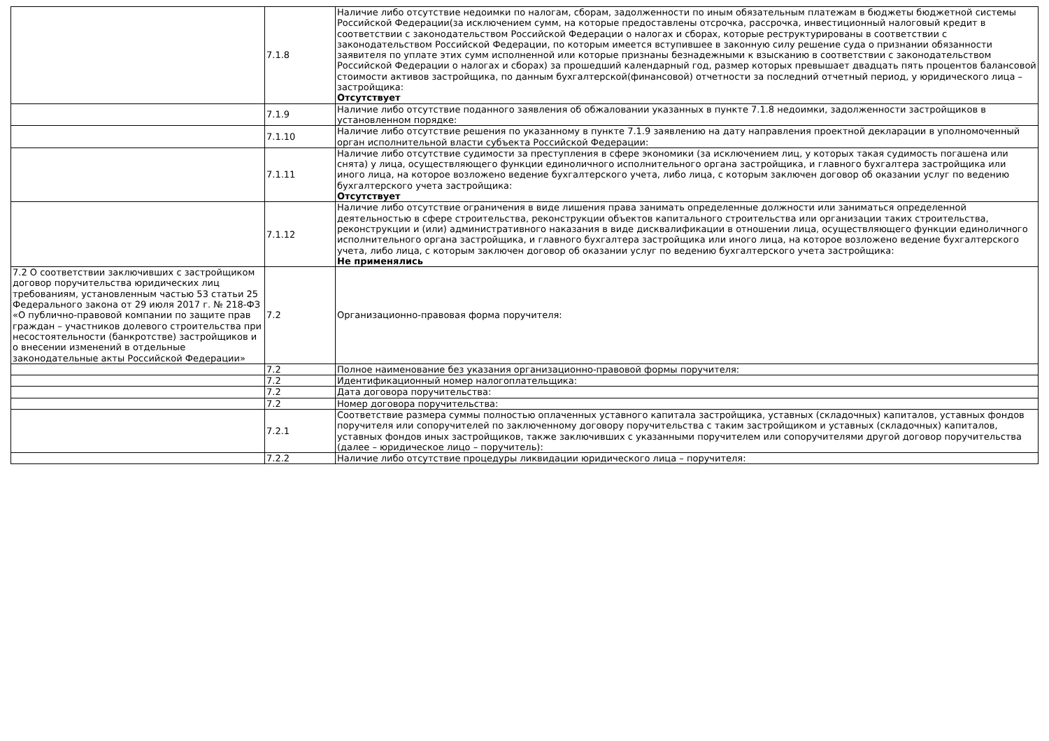| | 7.1.8 | Наличие либо отсутствие недоимки по налогам, сборам, задолженности по иным обязательным платежам в бюджеты бюджетной системы Российской Федерации(за исключением сумм, на которые предоставлены отсрочка, рассрочка, инвестиционный налоговый кредит в соответствии с законодательством Российской Федерации о налогах и сборах, которые реструктурированы в соответствии с законодательством Российской Федерации, по которым имеется вступившее в законную силу решение суда о признании обязанности заявителя по уплате этих сумм исполненной или которые признаны безнадежными к взысканию в соответствии с законодательством Российской Федерации о налогах и сборах) за прошедший календарный год, размер которых превышает двадцать пять процентов балансовой стоимости активов застройщика, по данным бухгалтерской(финансовой) отчетности за последний отчетный период, у юридического лица – застройщика: Отсутствует |
| | 7.1.9 | Наличие либо отсутствие поданного заявления об обжаловании указанных в пункте 7.1.8 недоимки, задолженности застройщиков в установленном порядке: |
| | 7.1.10 | Наличие либо отсутствие решения по указанному в пункте 7.1.9 заявлению на дату направления проектной декларации в уполномоченный орган исполнительной власти субъекта Российской Федерации: |
| | 7.1.11 | Наличие либо отсутствие судимости за преступления в сфере экономики (за исключением лиц, у которых такая судимость погашена или снята) у лица, осуществляющего функции единоличного исполнительного органа застройщика, и главного бухгалтера застройщика или иного лица, на которое возложено ведение бухгалтерского учета, либо лица, с которым заключен договор об оказании услуг по ведению бухгалтерского учета застройщика: Отсутствует |
| | 7.1.12 | Наличие либо отсутствие ограничения в виде лишения права занимать определенные должности или заниматься определенной деятельностью в сфере строительства, реконструкции объектов капитального строительства или организации таких строительства, реконструкции и (или) административного наказания в виде дисквалификации в отношении лица, осуществляющего функции единоличного исполнительного органа застройщика, и главного бухгалтера застройщика или иного лица, на которое возложено ведение бухгалтерского учета, либо лица, с которым заключен договор об оказании услуг по ведению бухгалтерского учета застройщика: Не применялись |
| 7.2 О соответствии заключивших с застройщиком договор поручительства юридических лиц требованиям, установленным частью 53 статьи 25 Федерального закона от 29 июля 2017 г. № 218-ФЗ «О публично-правовой компании по защите прав граждан – участников долевого строительства при несостоятельности (банкротстве) застройщиков и о внесении изменений в отдельные законодательные акты Российской Федерации» | 7.2 | Организационно-правовая форма поручителя: |
| | 7.2 | Полное наименование без указания организационно-правовой формы поручителя: |
| | 7.2 | Идентификационный номер налогоплательщика: |
| | 7.2 | Дата договора поручительства: |
| | 7.2 | Номер договора поручительства: |
| | 7.2.1 | Соответствие размера суммы полностью оплаченных уставного капитала застройщика, уставных (складочных) капиталов, уставных фондов поручителя или сопоручителей по заключенному договору поручительства с таким застройщиком и уставных (складочных) капиталов, уставных фондов иных застройщиков, также заключивших с указанными поручителем или сопоручителями другой договор поручительства (далее – юридическое лицо – поручитель): |
| | 7.2.2 | Наличие либо отсутствие процедуры ликвидации юридического лица – поручителя: |